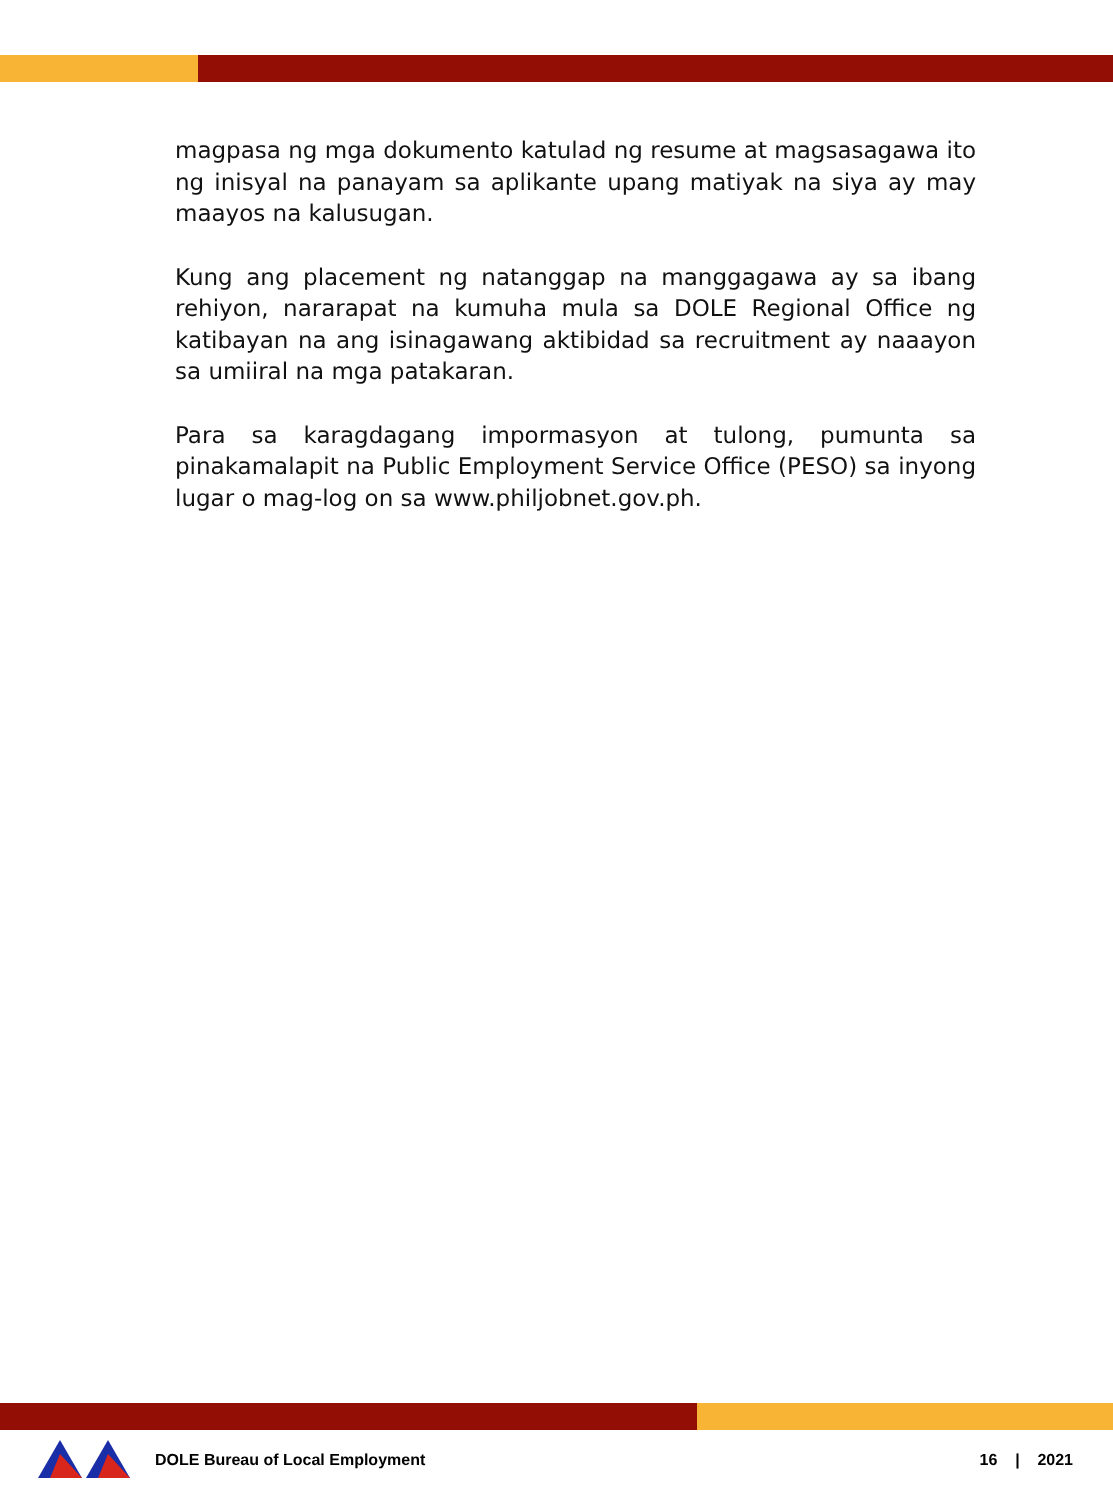magpasa ng mga dokumento katulad ng resume at magsasagawa ito ng inisyal na panayam sa aplikante upang matiyak na siya ay may maayos na kalusugan.
Kung ang placement ng natanggap na manggagawa ay sa ibang rehiyon, nararapat na kumuha mula sa DOLE Regional Office ng katibayan na ang isinagawang aktibidad sa recruitment ay naaayon sa umiiral na mga patakaran.
Para sa karagdagang impormasyon at tulong, pumunta sa pinakamalapit na Public Employment Service Office (PESO) sa inyong lugar o mag-log on sa www.philjobnet.gov.ph.
DOLE Bureau of Local Employment 16 | 2021